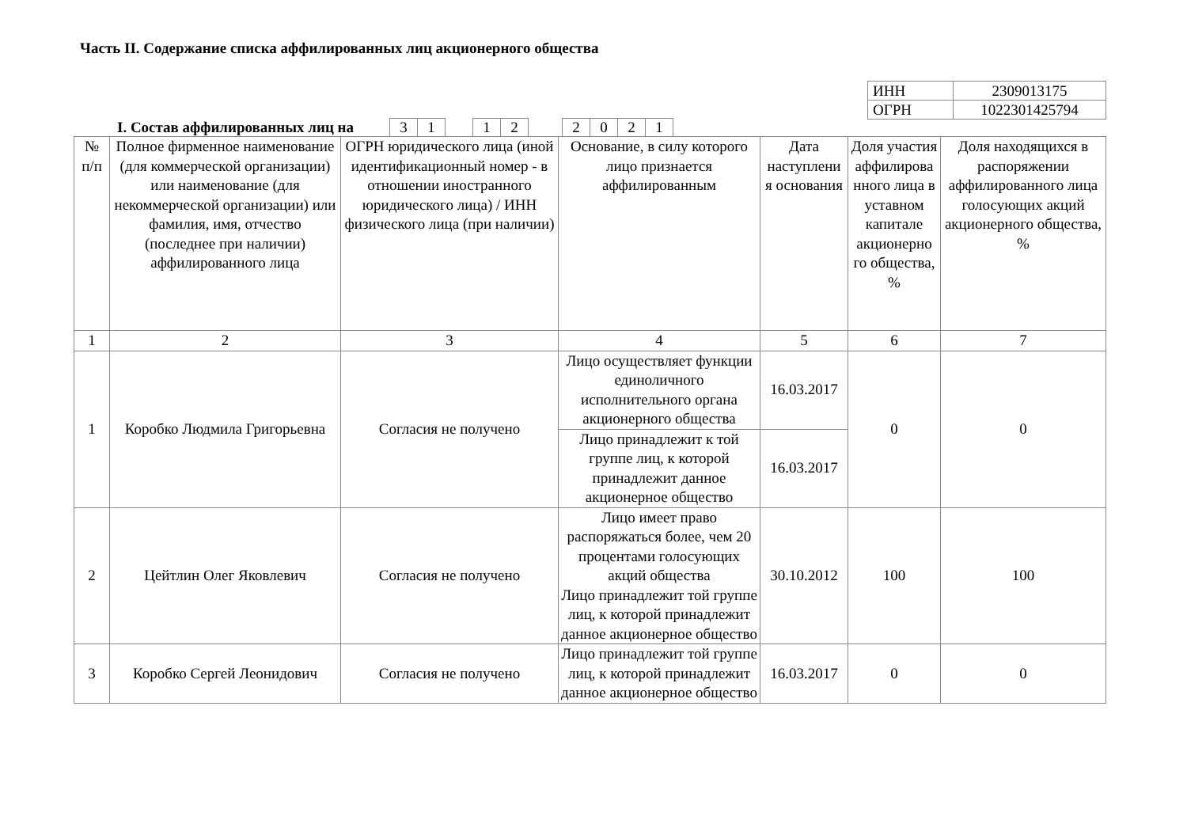Часть II. Содержание списка аффилированных лиц акционерного общества
| ИНН | 2309013175 |
| ОГРН | 1022301425794 |
I. Состав аффилированных лиц на
| 3 | 1 | | 1 | 2 | | 2 | 0 | 2 | 1 |
| № п/п | Полное фирменное наименование (для коммерческой организации) или наименование (для некоммерческой организации) или фамилия, имя, отчество (последнее при наличии) аффилированного лица | ОГРН юридического лица (иной идентификационный номер - в отношении иностранного юридического лица) / ИНН физического лица (при наличии) | Основание, в силу которого лицо признается аффилированным | Дата наступлени я основания | Доля участия аффилирова нного лица в уставном капитале акционерно го общества, % | Доля находящихся в распоряжении аффилированного лица голосующих акций акционерного общества, % |
| --- | --- | --- | --- | --- | --- | --- |
| 1 | 2 | 3 | 4 | 5 | 6 | 7 |
| 1 | Коробко Людмила Григорьевна | Согласия не получено | Лицо осуществляет функции единоличного исполнительного органа акционерного общества | 16.03.2017 | 0 | 0 |
| | | | Лицо принадлежит к той группе лиц, к которой принадлежит данное акционерное общество | 16.03.2017 | | |
| 2 | Цейтлин Олег Яковлевич | Согласия не получено | Лицо имеет право распоряжаться более, чем 20 процентами голосующих акций общества Лицо принадлежит той группе лиц, к которой принадлежит данное акционерное общество | 30.10.2012 | 100 | 100 |
| 3 | Коробко Сергей Леонидович | Согласия не получено | Лицо принадлежит той группе лиц, к которой принадлежит данное акционерное общество | 16.03.2017 | 0 | 0 |